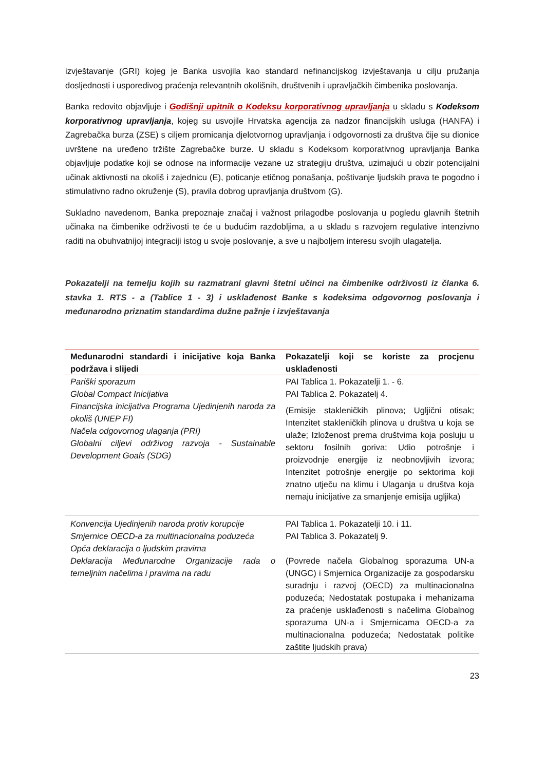izvještavanje (GRI) kojeg je Banka usvojila kao standard nefinancijskog izvještavanja u cilju pružanja dosljednosti i usporedivog praćenja relevantnih okolišnih, društvenih i upravljačkih čimbenika poslovanja.
Banka redovito objavljuje i Godišnji upitnik o Kodeksu korporativnog upravljanja u skladu s Kodeksom korporativnog upravljanja, kojeg su usvojile Hrvatska agencija za nadzor financijskih usluga (HANFA) i Zagrebačka burza (ZSE) s ciljem promicanja djelotvornog upravljanja i odgovornosti za društva čije su dionice uvrštene na uređeno tržište Zagrebačke burze. U skladu s Kodeksom korporativnog upravljanja Banka objavljuje podatke koji se odnose na informacije vezane uz strategiju društva, uzimajući u obzir potencijalni učinak aktivnosti na okoliš i zajednicu (E), poticanje etičnog ponašanja, poštivanje ljudskih prava te pogodno i stimulativno radno okruženje (S), pravila dobrog upravljanja društvom (G).
Sukladno navedenom, Banka prepoznaje značaj i važnost prilagodbe poslovanja u pogledu glavnih štetnih učinaka na čimbenike održivosti te će u budućim razdobljima, a u skladu s razvojem regulative intenzivno raditi na obuhvatnijoj integraciji istog u svoje poslovanje, a sve u najboljem interesu svojih ulagatelja.
Pokazatelji na temelju kojih su razmatrani glavni štetni učinci na čimbenike održivosti iz članka 6. stavka 1. RTS - a (Tablice 1 - 3) i usklađenost Banke s kodeksima odgovornog poslovanja i međunarodno priznatim standardima dužne pažnje i izvještavanja
| Međunarodni standardi i inicijative koja Banka podržava i slijedi | Pokazatelji koji se koriste za procjenu usklađenosti |
| --- | --- |
| Pariški sporazum Global Compact Inicijativa Financijska inicijativa Programa Ujedinjenih naroda za okoliš (UNEP FI) Načela odgovornog ulaganja (PRI) Globalni ciljevi održivog razvoja - Sustainable Development Goals (SDG) | PAI Tablica 1. Pokazatelji 1. - 6. PAI Tablica 2. Pokazatelj 4. (Emisije stakleničkih plinova; Ugljični otisak; Intenzitet stakleničkih plinova u društva u koja se ulaže; Izloženost prema društvima koja posluju u sektoru fosilnih goriva; Udio potrošnje i proizvodnje energije iz neobnovljivih izvora; Intenzitet potrošnje energije po sektorima koji znatno utječu na klimu i Ulaganja u društva koja nemaju inicijative za smanjenje emisija ugljika) |
| Konvencija Ujedinjenih naroda protiv korupcije Smjernice OECD-a za multinacionalna poduzeća Opća deklaracija o ljudskim pravima Deklaracija Međunarodne Organizacije rada o temeljnim načelima i pravima na radu | PAI Tablica 1. Pokazatelji 10. i 11. PAI Tablica 3. Pokazatelj 9. (Povrede načela Globalnog sporazuma UN-a (UNGC) i Smjernica Organizacije za gospodarsku suradnju i razvoj (OECD) za multinacionalna poduzeća; Nedostatak postupaka i mehanizama za praćenje usklađenosti s načelima Globalnog sporazuma UN-a i Smjernicama OECD-a za multinacionalna poduzeća; Nedostatak politike zaštite ljudskih prava) |
23